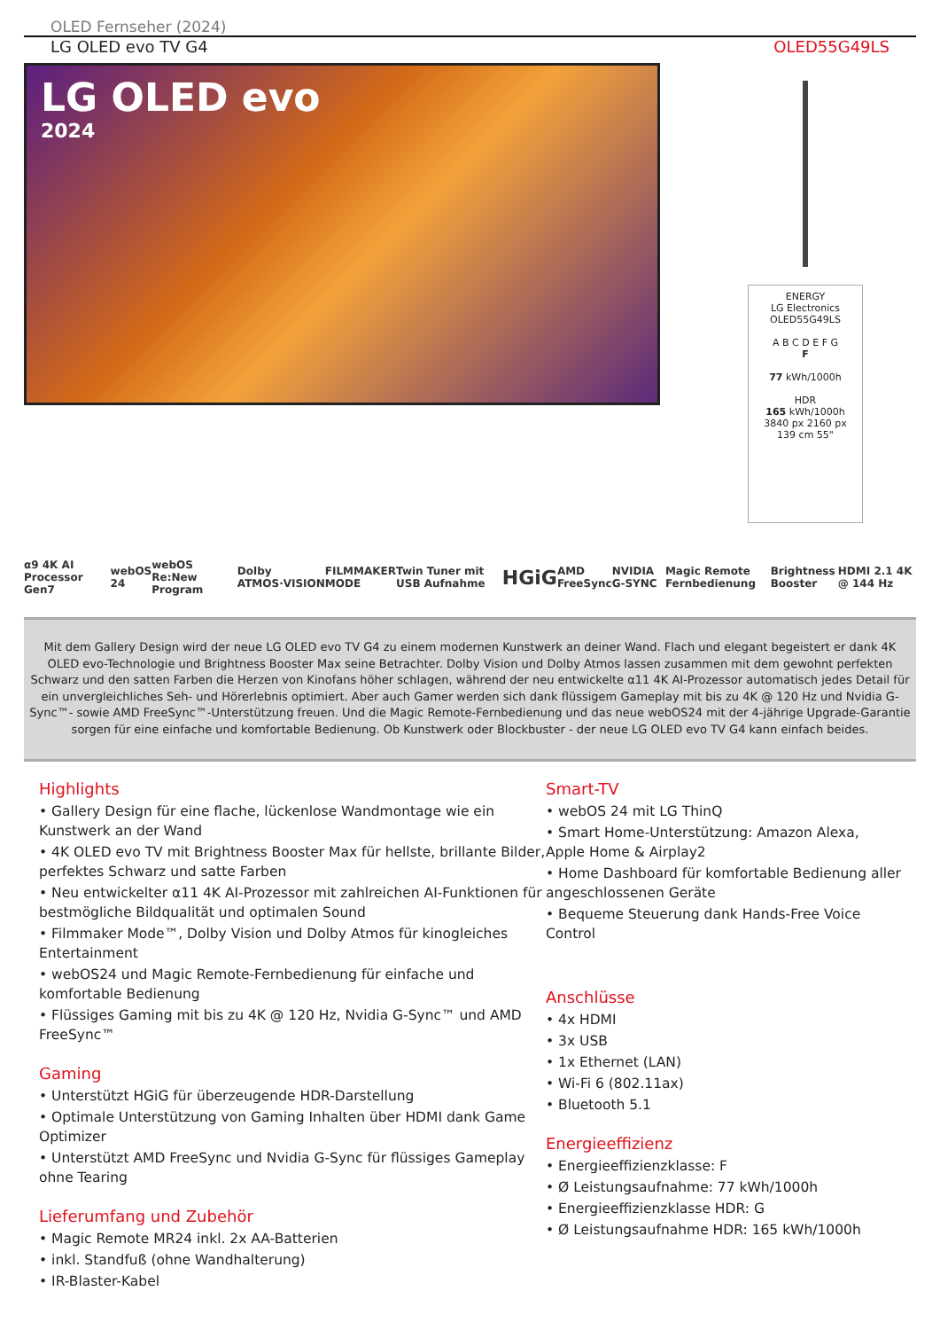OLED Fernseher (2024)
LG OLED evo TV G4 OLED55G49LS
LG OLED evo
2024
ENERGY
LG Electronics OLED55G49LS
A B C D E F G
F
77 kWh/1000h
HDR
165 kWh/1000h
3840 px 2160 px 139 cm 55"
α9 4K AI Processor Gen7 webOS 24 webOS Re:New Program Dolby ATMOS·VISION FILMMAKER MODE Twin Tuner mit USB Aufnahme HGiG AMD FreeSync NVIDIA G-SYNC Magic Remote Fernbedienung Brightness Booster HDMI 2.1 4K @ 144 Hz
Mit dem Gallery Design wird der neue LG OLED evo TV G4 zu einem modernen Kunstwerk an deiner Wand. Flach und elegant begeistert er dank 4K OLED evo-Technologie und Brightness Booster Max seine Betrachter. Dolby Vision und Dolby Atmos lassen zusammen mit dem gewohnt perfekten Schwarz und den satten Farben die Herzen von Kinofans höher schlagen, während der neu entwickelte α11 4K AI-Prozessor automatisch jedes Detail für ein unvergleichliches Seh- und Hörerlebnis optimiert. Aber auch Gamer werden sich dank flüssigem Gameplay mit bis zu 4K @ 120 Hz und Nvidia G-Sync™- sowie AMD FreeSync™-Unterstützung freuen. Und die Magic Remote-Fernbedienung und das neue webOS24 mit der 4-jährige Upgrade-Garantie sorgen für eine einfache und komfortable Bedienung. Ob Kunstwerk oder Blockbuster - der neue LG OLED evo TV G4 kann einfach beides.
Highlights
• Gallery Design für eine flache, lückenlose Wandmontage wie ein Kunstwerk an der Wand
• 4K OLED evo TV mit Brightness Booster Max für hellste, brillante Bilder, perfektes Schwarz und satte Farben
• Neu entwickelter α11 4K AI-Prozessor mit zahlreichen AI-Funktionen für bestmögliche Bildqualität und optimalen Sound
• Filmmaker Mode™, Dolby Vision und Dolby Atmos für kinogleiches Entertainment
• webOS24 und Magic Remote-Fernbedienung für einfache und komfortable Bedienung
• Flüssiges Gaming mit bis zu 4K @ 120 Hz, Nvidia G-Sync™ und AMD FreeSync™
Gaming
• Unterstützt HGiG für überzeugende HDR-Darstellung
• Optimale Unterstützung von Gaming Inhalten über HDMI dank Game Optimizer
• Unterstützt AMD FreeSync und Nvidia G-Sync für flüssiges Gameplay ohne Tearing
Lieferumfang und Zubehör
• Magic Remote MR24 inkl. 2x AA-Batterien
• inkl. Standfuß (ohne Wandhalterung)
• IR-Blaster-Kabel
Smart-TV
• webOS 24 mit LG ThinQ
• Smart Home-Unterstützung: Amazon Alexa, Apple Home & Airplay2
• Home Dashboard für komfortable Bedienung aller angeschlossenen Geräte
• Bequeme Steuerung dank Hands-Free Voice Control
Anschlüsse
• 4x HDMI
• 3x USB
• 1x Ethernet (LAN)
• Wi-Fi 6 (802.11ax)
• Bluetooth 5.1
Energieeffizienz
• Energieeffizienzklasse: F
• Ø Leistungsaufnahme: 77 kWh/1000h
• Energieeffizienzklasse HDR: G
• Ø Leistungsaufnahme HDR: 165 kWh/1000h